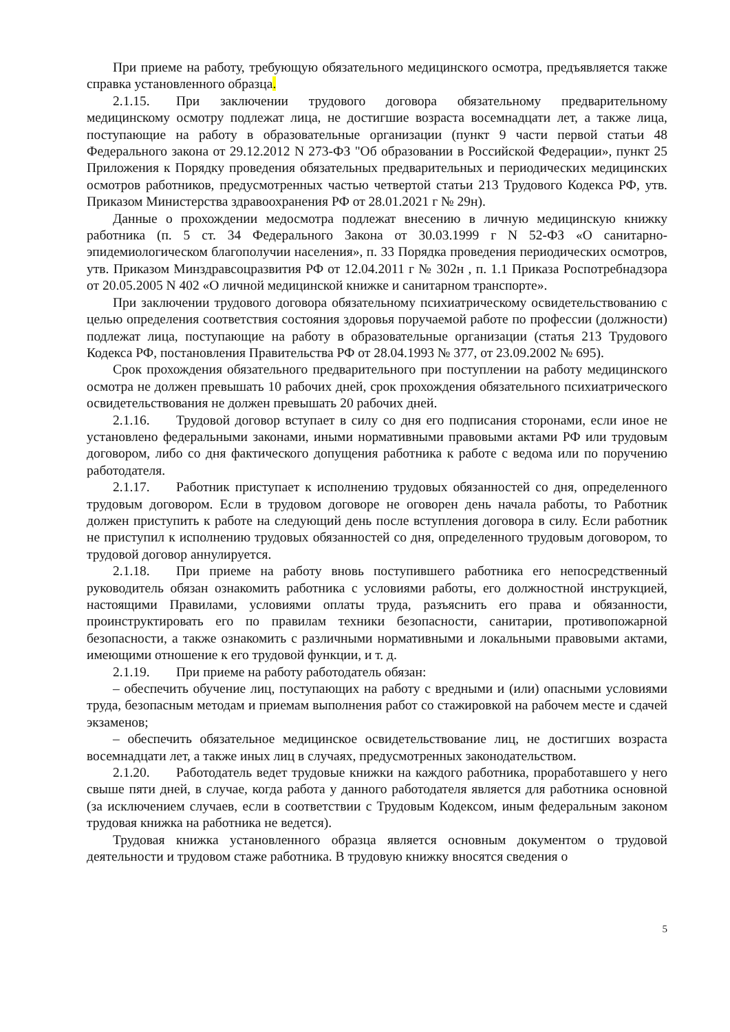При приеме на работу, требующую обязательного медицинского осмотра, предъявляется также справка установленного образца.
2.1.15. При заключении трудового договора обязательному предварительному медицинскому осмотру подлежат лица, не достигшие возраста восемнадцати лет, а также лица, поступающие на работу в образовательные организации (пункт 9 части первой статьи 48 Федерального закона от 29.12.2012 N 273-ФЗ "Об образовании в Российской Федерации», пункт 25 Приложения к Порядку проведения обязательных предварительных и периодических медицинских осмотров работников, предусмотренных частью четвертой статьи 213 Трудового Кодекса РФ, утв. Приказом Министерства здравоохранения РФ от 28.01.2021 г № 29н).
Данные о прохождении медосмотра подлежат внесению в личную медицинскую книжку работника (п. 5 ст. 34 Федерального Закона от 30.03.1999 г N 52-ФЗ «О санитарно-эпидемиологическом благополучии населения», п. 33 Порядка проведения периодических осмотров, утв. Приказом Минздравсоцразвития РФ от 12.04.2011 г № 302н , п. 1.1 Приказа Роспотребнадзора от 20.05.2005 N 402 «О личной медицинской книжке и санитарном транспорте».
При заключении трудового договора обязательному психиатрическому освидетельствованию с целью определения соответствия состояния здоровья поручаемой работе по профессии (должности) подлежат лица, поступающие на работу в образовательные организации (статья 213 Трудового Кодекса РФ, постановления Правительства РФ от 28.04.1993 № 377, от 23.09.2002 № 695).
Срок прохождения обязательного предварительного при поступлении на работу медицинского осмотра не должен превышать 10 рабочих дней, срок прохождения обязательного психиатрического освидетельствования не должен превышать 20 рабочих дней.
2.1.16. Трудовой договор вступает в силу со дня его подписания сторонами, если иное не установлено федеральными законами, иными нормативными правовыми актами РФ или трудовым договором, либо со дня фактического допущения работника к работе с ведома или по поручению работодателя.
2.1.17. Работник приступает к исполнению трудовых обязанностей со дня, определенного трудовым договором. Если в трудовом договоре не оговорен день начала работы, то Работник должен приступить к работе на следующий день после вступления договора в силу. Если работник не приступил к исполнению трудовых обязанностей со дня, определенного трудовым договором, то трудовой договор аннулируется.
2.1.18. При приеме на работу вновь поступившего работника его непосредственный руководитель обязан ознакомить работника с условиями работы, его должностной инструкцией, настоящими Правилами, условиями оплаты труда, разъяснить его права и обязанности, проинструктировать его по правилам техники безопасности, санитарии, противопожарной безопасности, а также ознакомить с различными нормативными и локальными правовыми актами, имеющими отношение к его трудовой функции, и т. д.
2.1.19. При приеме на работу работодатель обязан:
– обеспечить обучение лиц, поступающих на работу с вредными и (или) опасными условиями труда, безопасным методам и приемам выполнения работ со стажировкой на рабочем месте и сдачей экзаменов;
– обеспечить обязательное медицинское освидетельствование лиц, не достигших возраста восемнадцати лет, а также иных лиц в случаях, предусмотренных законодательством.
2.1.20. Работодатель ведет трудовые книжки на каждого работника, проработавшего у него свыше пяти дней, в случае, когда работа у данного работодателя является для работника основной (за исключением случаев, если в соответствии с Трудовым Кодексом, иным федеральным законом трудовая книжка на работника не ведется).
Трудовая книжка установленного образца является основным документом о трудовой деятельности и трудовом стаже работника. В трудовую книжку вносятся сведения о
5